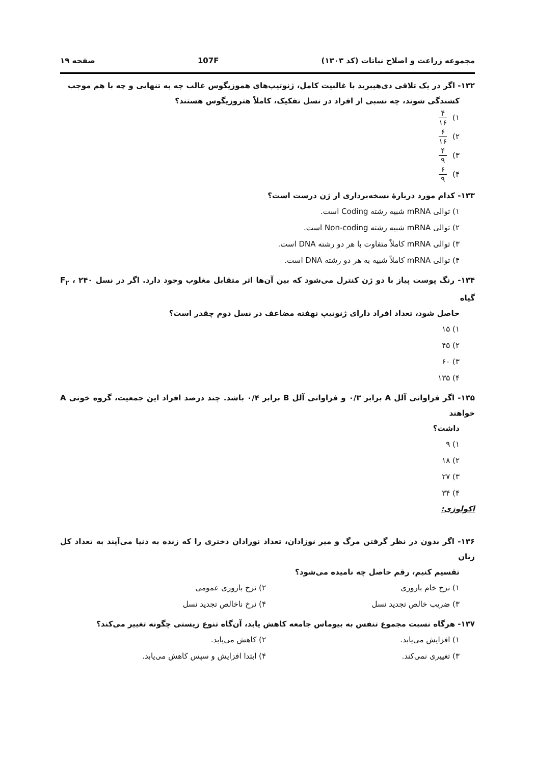مجموعه زراعت و اصلاح نباتات (کد ۱۳۰۳) 107F صفحه ۱۹
۱۳۲- اگر در یک تلاقی دی‌هیبرید با غالبیت کامل، ژنوتیپ‌های هموزیگوس غالب چه به تنهایی و چه با هم موجب
کشندگی شوند، چه نسبی از افراد در نسل تفکیک، کاملاً هتروزیگوس هستند؟
۱) ۴ ۱۶
۲) ۶ ۱۶
۳) ۴ ۹
۴) ۶ ۹
۱۳۳- کدام مورد دربارهٔ نسخه‌برداری از ژن درست است؟
۱) توالی mRNA شبیه رشته Coding است.
۲) توالی mRNA شبیه رشته Non-coding است.
۳) توالی mRNA کاملاً متفاوت با هر دو رشته DNA است.
۴) توالی mRNA کاملاً شبیه به هر دو رشته DNA است.
۱۳۴- رنگ پوست پیاز با دو ژن کنترل می‌شود که بین آن‌ها اثر متقابل مغلوب وجود دارد. اگر در نسل F<sub>۲</sub> ، ۲۴۰ گیاه
حاصل شود، تعداد افراد دارای ژنوتیپ نهفته مضاعف در نسل دوم چقدر است؟
۱) ۱۵
۲) ۴۵
۳) ۶۰
۴) ۱۳۵
۱۳۵- اگر فراوانی آلل A برابر ۰/۳ و فراوانی آلل B برابر ۰/۴ باشد. چند درصد افراد این جمعیت، گروه خونی A خواهند
داشت؟
۱) ۹
۲) ۱۸
۳) ۲۷
۴) ۳۴
اکولوژی:
۱۳۶- اگر بدون در نظر گرفتن مرگ و میر نوزادان، تعداد نوزادان دختری را که زنده به دنیا می‌آیند به تعداد کل زنان
تقسیم کنیم، رقم حاصل چه نامیده می‌شود؟
۱) نرخ خام باروری ۲) نرخ باروری عمومی
۳) ضریب خالص تجدید نسل ۴) نرخ ناخالص تجدید نسل
۱۳۷- هرگاه نسبت مجموع تنفس به بیوماس جامعه کاهش یابد، آن‌گاه تنوع زیستی چگونه تغییر می‌کند؟
۱) افزایش می‌یابد. ۲) کاهش می‌یابد.
۳) تغییری نمی‌کند. ۴) ابتدا افزایش و سپس کاهش می‌یابد.